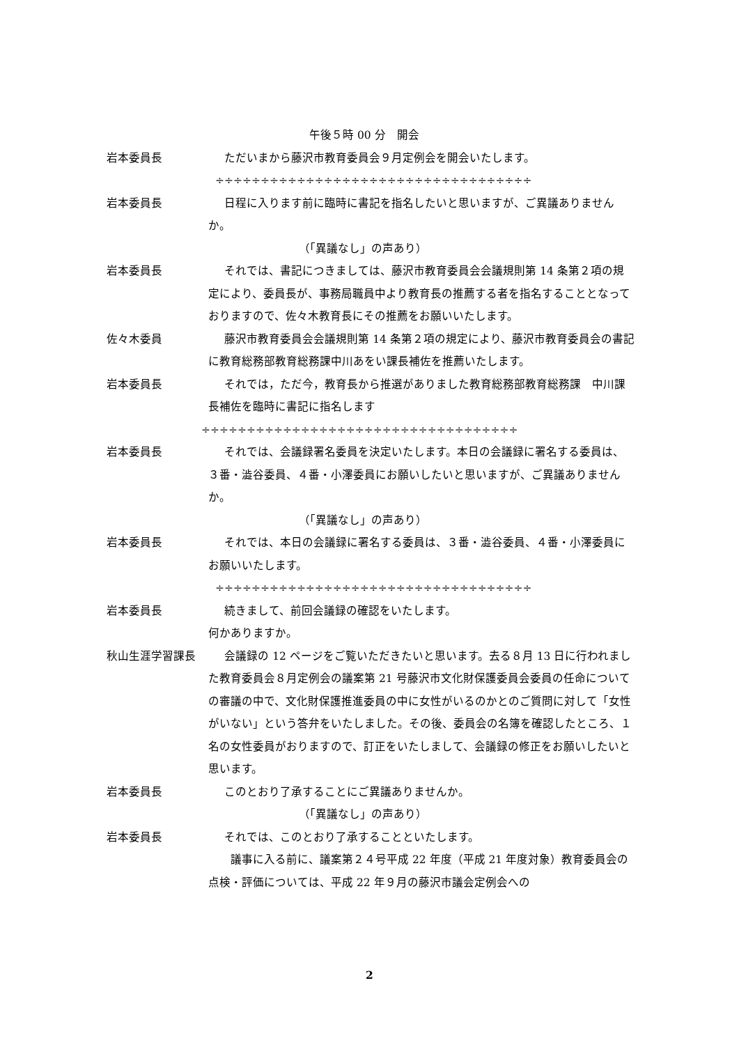午後５時 00 分　開会
岩本委員長 ただいまから藤沢市教育委員会９月定例会を開会いたします。
÷÷÷÷÷÷÷÷÷÷÷÷÷÷÷÷÷÷÷÷÷÷÷÷÷÷÷÷÷÷÷÷÷÷÷
岩本委員長 日程に入ります前に臨時に書記を指名したいと思いますが、ご異議ありませんか。
（「異議なし」の声あり）
岩本委員長 それでは、書記につきましては、藤沢市教育委員会会議規則第 14 条第２項の規定により、委員長が、事務局職員中より教育長の推薦する者を指名することとなっておりますので、佐々木教育長にその推薦をお願いいたします。
佐々木委員 藤沢市教育委員会会議規則第 14 条第２項の規定により、藤沢市教育委員会の書記に教育総務部教育総務課中川あをい課長補佐を推薦いたします。
岩本委員長 それでは，ただ今，教育長から推選がありました教育総務部教育総務課　中川課長補佐を臨時に書記に指名します
÷÷÷÷÷÷÷÷÷÷÷÷÷÷÷÷÷÷÷÷÷÷÷÷÷÷÷÷÷÷÷÷÷÷÷
岩本委員長 それでは、会議録署名委員を決定いたします。本日の会議録に署名する委員は、３番・澁谷委員、４番・小澤委員にお願いしたいと思いますが、ご異議ありませんか。
（「異議なし」の声あり）
岩本委員長 それでは、本日の会議録に署名する委員は、３番・澁谷委員、４番・小澤委員にお願いいたします。
÷÷÷÷÷÷÷÷÷÷÷÷÷÷÷÷÷÷÷÷÷÷÷÷÷÷÷÷÷÷÷÷÷÷÷
岩本委員長 続きまして、前回会議録の確認をいたします。
何かありますか。
秋山生涯学習課長 会議録の 12 ページをご覧いただきたいと思います。去る８月 13 日に行われました教育委員会８月定例会の議案第 21 号藤沢市文化財保護委員会委員の任命についての審議の中で、文化財保護推進委員の中に女性がいるのかとのご質問に対して「女性がいない」という答弁をいたしました。その後、委員会の名簿を確認したところ、１名の女性委員がおりますので、訂正をいたしまして、会議録の修正をお願いしたいと思います。
岩本委員長 このとおり了承することにご異議ありませんか。
（「異議なし」の声あり）
岩本委員長 それでは、このとおり了承することといたします。
　　議事に入る前に、議案第２４号平成 22 年度（平成 21 年度対象）教育委員会の点検・評価については、平成 22 年９月の藤沢市議会定例会への
2